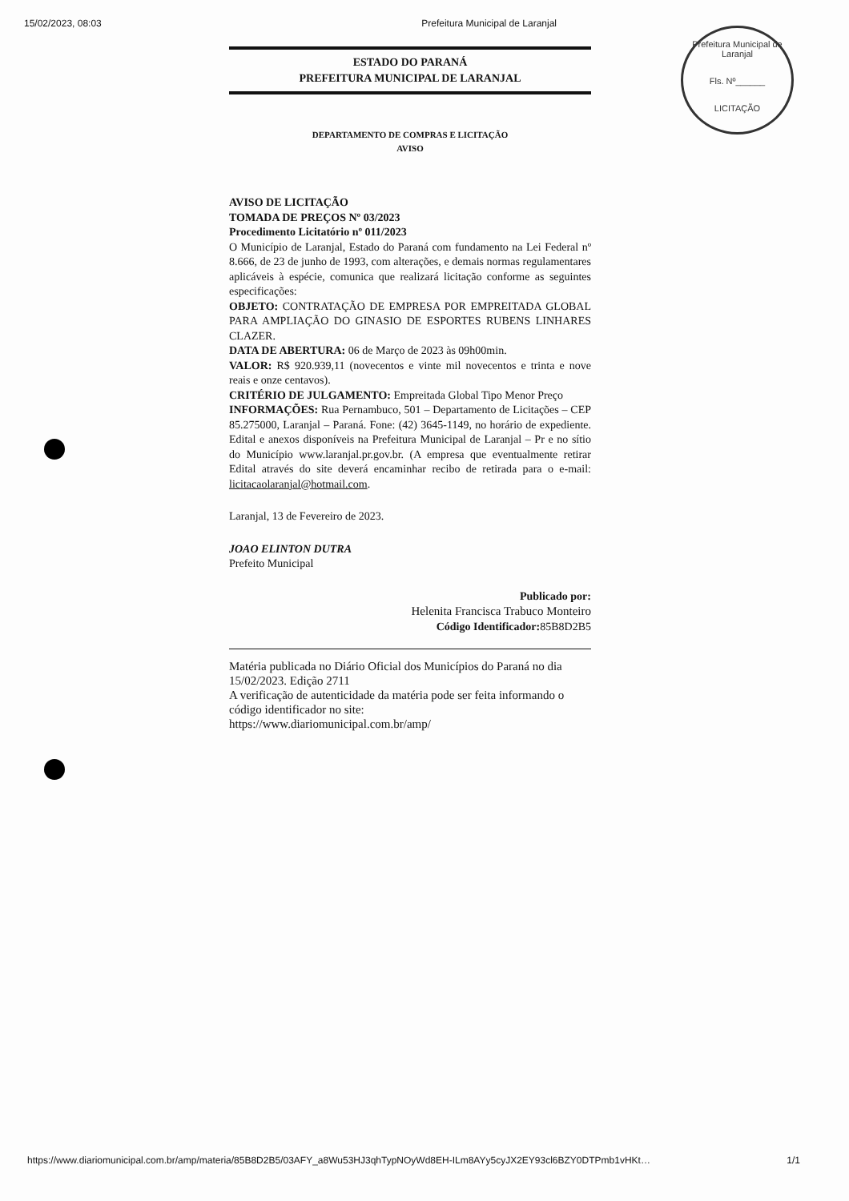15/02/2023, 08:03 Prefeitura Municipal de Laranjal
Prefeitura Municipal de Laranjal
Fls. Nº______
LICITAÇÃO
ESTADO DO PARANÁ
PREFEITURA MUNICIPAL DE LARANJAL
DEPARTAMENTO DE COMPRAS E LICITAÇÃO
AVISO
AVISO DE LICITAÇÃO
TOMADA DE PREÇOS Nº 03/2023
Procedimento Licitatório nº 011/2023
O Município de Laranjal, Estado do Paraná com fundamento na Lei Federal nº 8.666, de 23 de junho de 1993, com alterações, e demais normas regulamentares aplicáveis à espécie, comunica que realizará licitação conforme as seguintes especificações:
OBJETO: CONTRATAÇÃO DE EMPRESA POR EMPREITADA GLOBAL PARA AMPLIAÇÃO DO GINASIO DE ESPORTES RUBENS LINHARES CLAZER.
DATA DE ABERTURA: 06 de Março de 2023 às 09h00min.
VALOR: R$ 920.939,11 (novecentos e vinte mil novecentos e trinta e nove reais e onze centavos).
CRITÉRIO DE JULGAMENTO: Empreitada Global Tipo Menor Preço
INFORMAÇÕES: Rua Pernambuco, 501 – Departamento de Licitações – CEP 85.275000, Laranjal – Paraná. Fone: (42) 3645-1149, no horário de expediente. Edital e anexos disponíveis na Prefeitura Municipal de Laranjal – Pr e no sítio do Município www.laranjal.pr.gov.br. (A empresa que eventualmente retirar Edital através do site deverá encaminhar recibo de retirada para o e-mail: licitacaolaranjal@hotmail.com.
Laranjal, 13 de Fevereiro de 2023.
JOAO ELINTON DUTRA
Prefeito Municipal
Publicado por:
Helenita Francisca Trabuco Monteiro
Código Identificador: 85B8D2B5
Matéria publicada no Diário Oficial dos Municípios do Paraná no dia 15/02/2023. Edição 2711
A verificação de autenticidade da matéria pode ser feita informando o código identificador no site:
https://www.diariomunicipal.com.br/amp/
https://www.diariomunicipal.com.br/amp/materia/85B8D2B5/03AFY_a8Wu53HJ3qhTypNOyWd8EH-ILm8AYy5cyJX2EY93cl6BZY0DTPmb1vHKt… 1/1